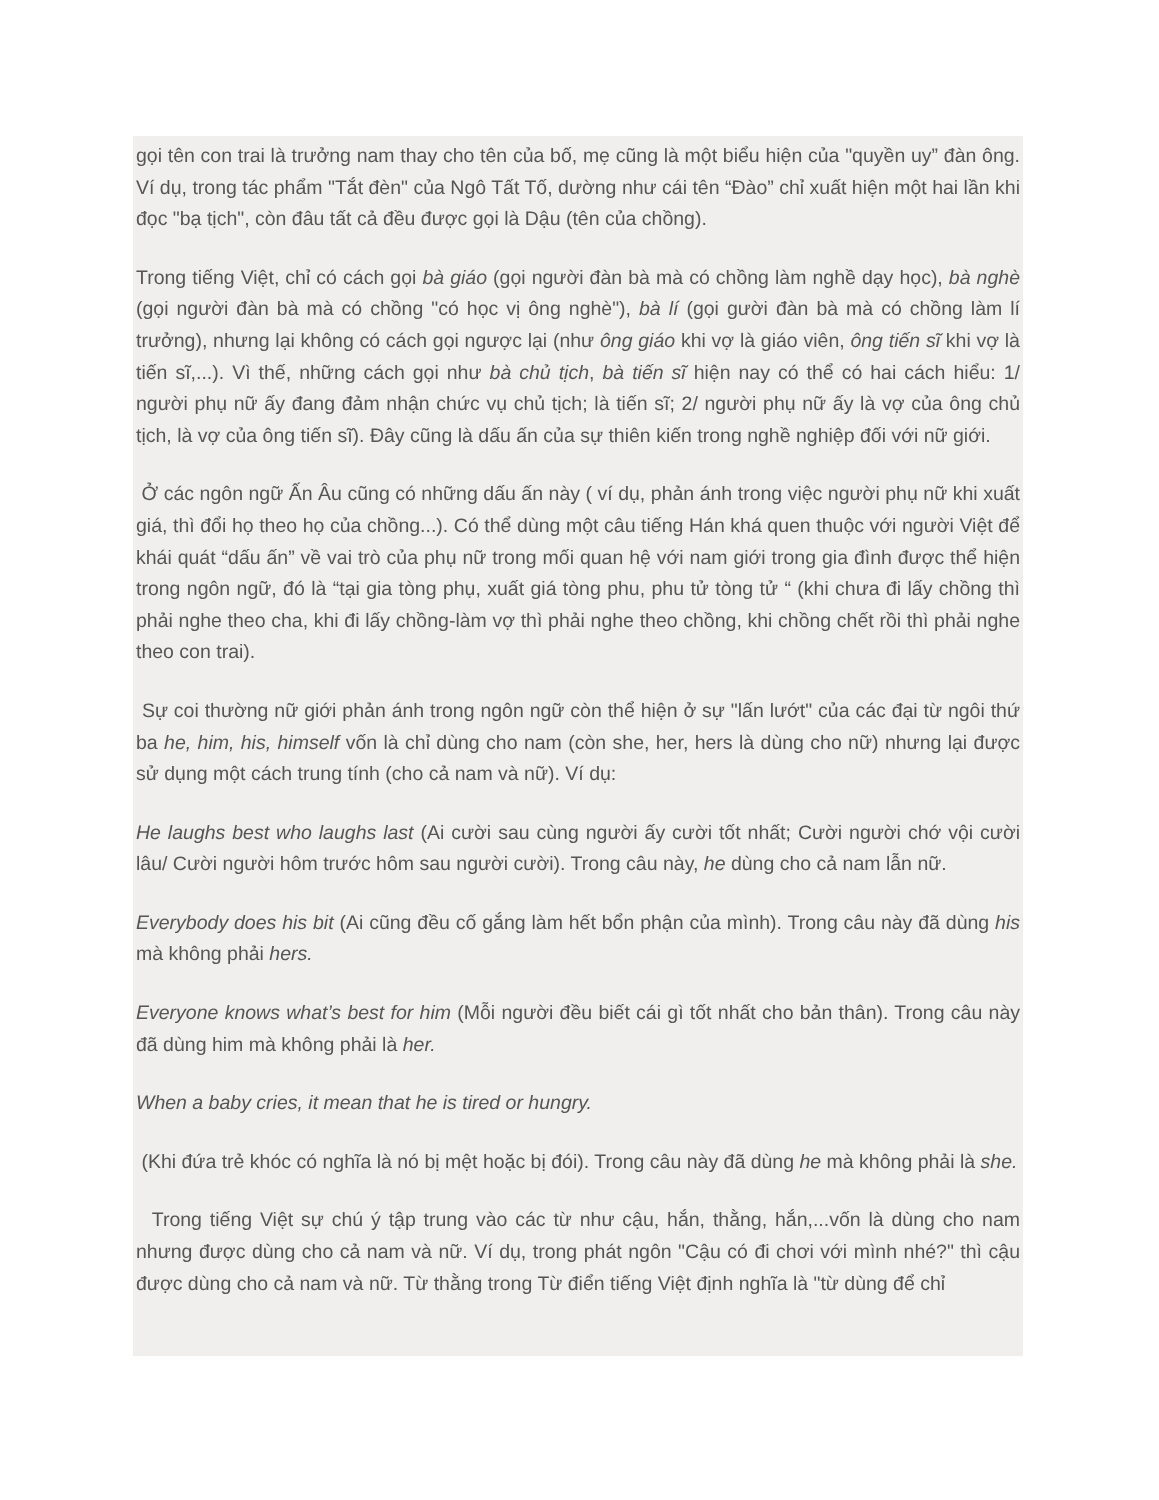gọi tên con trai là trưởng nam thay cho tên của bố, mẹ cũng là một biểu hiện của "quyền uy” đàn ông. Ví dụ, trong tác phẩm "Tắt đèn" của Ngô Tất Tố, dường như cái tên “Đào” chỉ xuất hiện một hai lần khi đọc "bạ tịch", còn đâu tất cả đều được gọi là Dậu (tên của chồng).
Trong tiếng Việt, chỉ có cách gọi bà giáo (gọi người đàn bà mà có chồng làm nghề dạy học), bà nghè (gọi người đàn bà mà có chồng "có học vị ông nghè"), bà lí (gọi gười đàn bà mà có chồng làm lí trưởng), nhưng lại không có cách gọi ngược lại (như ông giáo khi vợ là giáo viên, ông tiến sĩ khi vợ là tiến sĩ,...). Vì thế, những cách gọi như bà chủ tịch, bà tiến sĩ hiện nay có thể có hai cách hiểu: 1/ người phụ nữ ấy đang đảm nhận chức vụ chủ tịch; là tiến sĩ; 2/ người phụ nữ ấy là vợ của ông chủ tịch, là vợ của ông tiến sĩ). Đây cũng là dấu ấn của sự thiên kiến trong nghề nghiệp đối với nữ giới.
Ở các ngôn ngữ Ấn Âu cũng có những dấu ấn này ( ví dụ, phản ánh trong việc người phụ nữ khi xuất giá, thì đổi họ theo họ của chồng...). Có thể dùng một câu tiếng Hán khá quen thuộc với người Việt để khái quát “dấu ấn” về vai trò của phụ nữ trong mối quan hệ với nam giới trong gia đình được thể hiện trong ngôn ngữ, đó là “tại gia tòng phụ, xuất giá tòng phu, phu tử tòng tử “ (khi chưa đi lấy chồng thì phải nghe theo cha, khi đi lấy chồng-làm vợ thì phải nghe theo chồng, khi chồng chết rồi thì phải nghe theo con trai).
Sự coi thường nữ giới phản ánh trong ngôn ngữ còn thể hiện ở sự "lấn lướt" của các đại từ ngôi thứ ba he, him, his, himself vốn là chỉ dùng cho nam (còn she, her, hers là dùng cho nữ) nhưng lại được sử dụng một cách trung tính (cho cả nam và nữ). Ví dụ:
He laughs best who laughs last (Ai cười sau cùng người ấy cười tốt nhất; Cười người chớ vội cười lâu/ Cười người hôm trước hôm sau người cười). Trong câu này, he dùng cho cả nam lẫn nữ.
Everybody does his bit (Ai cũng đều cố gắng làm hết bổn phận của mình). Trong câu này đã dùng his mà không phải hers.
Everyone knows what’s best for him (Mỗi người đều biết cái gì tốt nhất cho bản thân). Trong câu này đã dùng him mà không phải là her.
When a baby cries, it mean that he is tired or hungry.
(Khi đứa trẻ khóc có nghĩa là nó bị mệt hoặc bị đói). Trong câu này đã dùng he mà không phải là she.
Trong tiếng Việt sự chú ý tập trung vào các từ như cậu, hắn, thằng, hắn,...vốn là dùng cho nam nhưng được dùng cho cả nam và nữ. Ví dụ, trong phát ngôn "Cậu có đi chơi với mình nhé?" thì cậu được dùng cho cả nam và nữ. Từ thằng trong Từ điển tiếng Việt định nghĩa là "từ dùng để chỉ